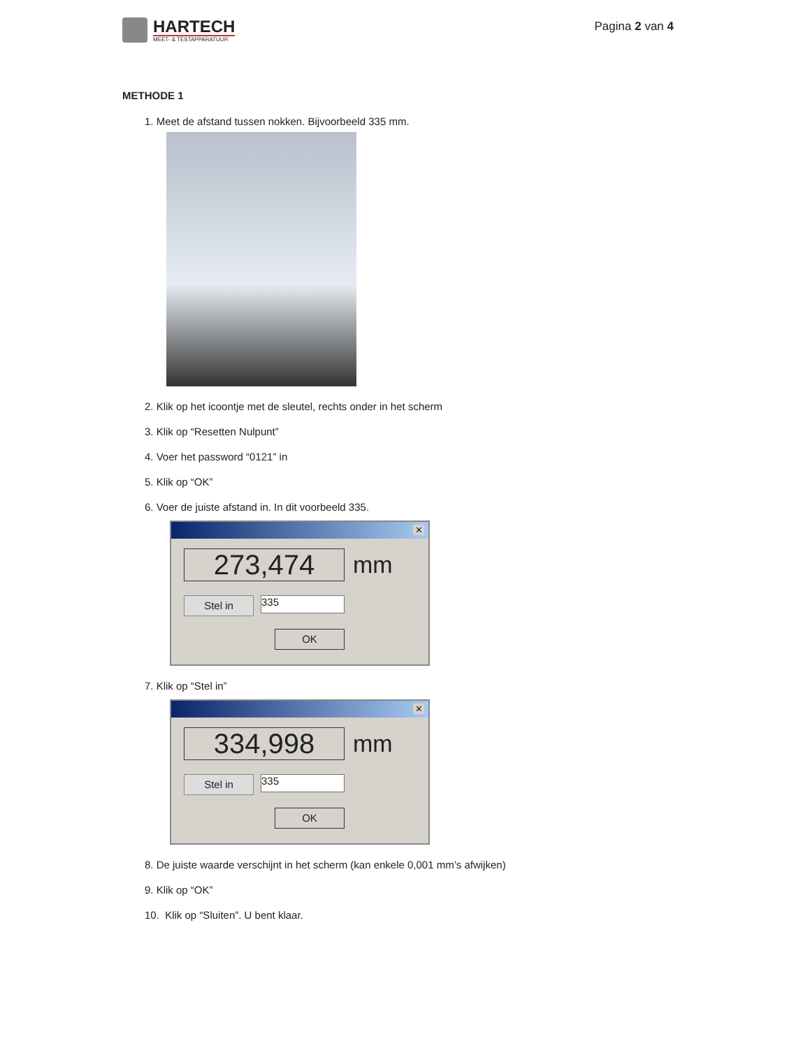HARTECH
MEET- & TESTAPPARATUUR
Pagina 2 van 4
METHODE 1
1. Meet de afstand tussen nokken. Bijvoorbeeld 335 mm.
2. Klik op het icoontje met de sleutel, rechts onder in het scherm
3. Klik op “Resetten Nulpunt”
4. Voer het password “0121” in
5. Klik op “OK”
6. Voer de juiste afstand in. In dit voorbeeld 335.
✕
273,474 mm
Stel in
335
OK
7. Klik op “Stel in”
✕
334,998 mm
Stel in
335
OK
8. De juiste waarde verschijnt in het scherm (kan enkele 0,001 mm’s afwijken)
9. Klik op “OK”
10. Klik op “Sluiten”. U bent klaar.